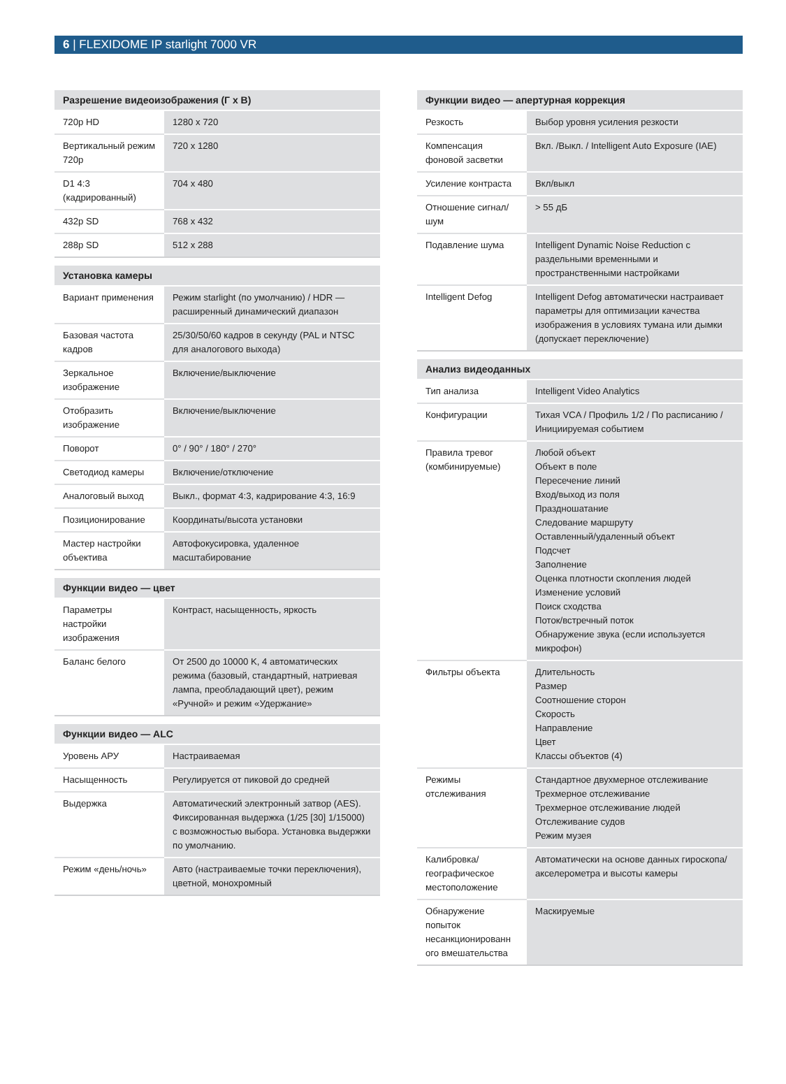6 | FLEXIDOME IP starlight 7000 VR
| Разрешение видеоизображения (Г x В) | |
| --- | --- |
| 720p HD | 1280 x 720 |
| Вертикальный режим 720p | 720 x 1280 |
| D1 4:3 (кадрированный) | 704 x 480 |
| 432p SD | 768 x 432 |
| 288p SD | 512 x 288 |
| Установка камеры | |
| --- | --- |
| Вариант применения | Режим starlight (по умолчанию) / HDR — расширенный динамический диапазон |
| Базовая частота кадров | 25/30/50/60 кадров в секунду (PAL и NTSC для аналогового выхода) |
| Зеркальное изображение | Включение/выключение |
| Отобразить изображение | Включение/выключение |
| Поворот | 0° / 90° / 180° / 270° |
| Светодиод камеры | Включение/отключение |
| Аналоговый выход | Выкл., формат 4:3, кадрирование 4:3, 16:9 |
| Позиционирование | Координаты/высота установки |
| Мастер настройки объектива | Автофокусировка, удаленное масштабирование |
| Функции видео — цвет | |
| --- | --- |
| Параметры настройки изображения | Контраст, насыщенность, яркость |
| Баланс белого | От 2500 до 10000 K, 4 автоматических режима (базовый, стандартный, натриевая лампа, преобладающий цвет), режим «Ручной» и режим «Удержание» |
| Функции видео — ALC | |
| --- | --- |
| Уровень АРУ | Настраиваемая |
| Насыщенность | Регулируется от пиковой до средней |
| Выдержка | Автоматический электронный затвор (AES). Фиксированная выдержка (1/25 [30] 1/15000) с возможностью выбора. Установка выдержки по умолчанию. |
| Режим «день/ночь» | Авто (настраиваемые точки переключения), цветной, монохромный |
| Функции видео — апертурная коррекция | |
| --- | --- |
| Резкость | Выбор уровня усиления резкости |
| Компенсация фоновой засветки | Вкл. /Выкл. / Intelligent Auto Exposure (IAE) |
| Усиление контраста | Вкл/выкл |
| Отношение сигнал/шум | > 55 дБ |
| Подавление шума | Intelligent Dynamic Noise Reduction с раздельными временными и пространственными настройками |
| Intelligent Defog | Intelligent Defog автоматически настраивает параметры для оптимизации качества изображения в условиях тумана или дымки (допускает переключение) |
| Анализ видеоданных | |
| --- | --- |
| Тип анализа | Intelligent Video Analytics |
| Конфигурации | Тихая VCA / Профиль 1/2 / По расписанию / Инициируемая событием |
| Правила тревог (комбинируемые) | Любой объект Объект в поле Пересечение линий Вход/выход из поля Праздношатание Следование маршруту Оставленный/удаленный объект Подсчет Заполнение Оценка плотности скопления людей Изменение условий Поиск сходства Поток/встречный поток Обнаружение звука (если используется микрофон) |
| Фильтры объекта | Длительность Размер Соотношение сторон Скорость Направление Цвет Классы объектов (4) |
| Режимы отслеживания | Стандартное двухмерное отслеживание Трехмерное отслеживание Трехмерное отслеживание людей Отслеживание судов Режим музея |
| Калибровка/ географическое местоположение | Автоматически на основе данных гироскопа/акселерометра и высоты камеры |
| Обнаружение попыток несанкционированн ого вмешательства | Маскируемые |